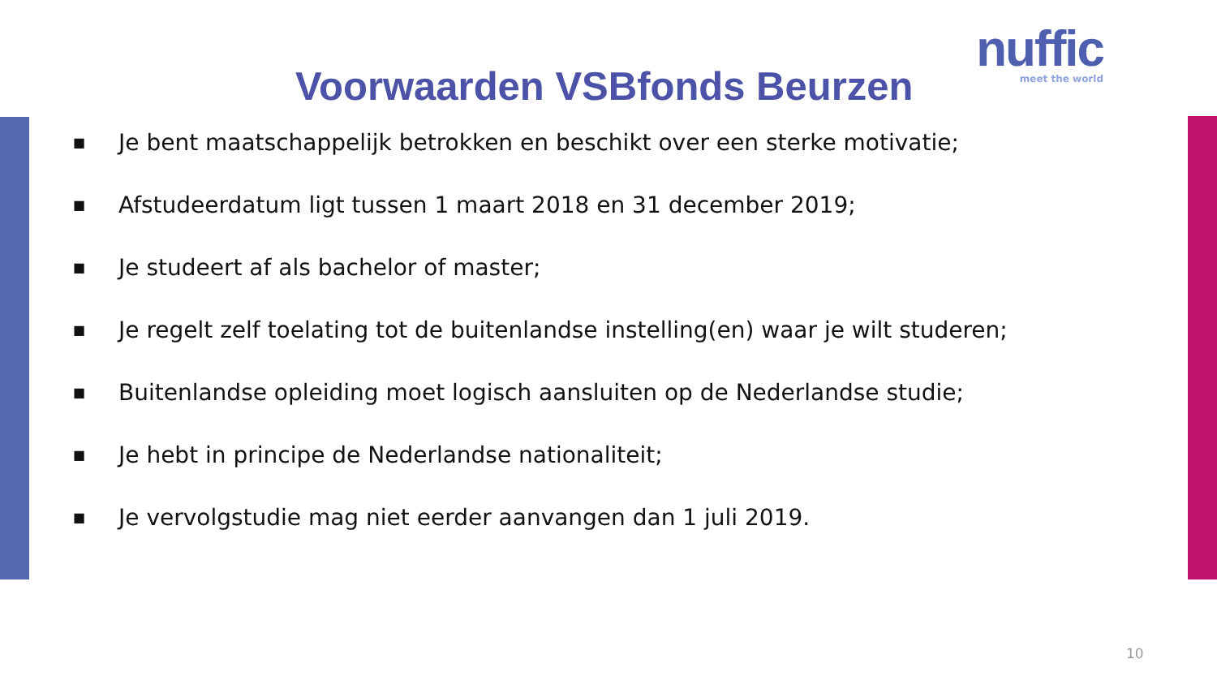nuffic
meet the world
Voorwaarden VSBfonds Beurzen
■ Je bent maatschappelijk betrokken en beschikt over een sterke motivatie;
■ Afstudeerdatum ligt tussen 1 maart 2018 en 31 december 2019;
■ Je studeert af als bachelor of master;
■ Je regelt zelf toelating tot de buitenlandse instelling(en) waar je wilt studeren;
■ Buitenlandse opleiding moet logisch aansluiten op de Nederlandse studie;
■ Je hebt in principe de Nederlandse nationaliteit;
■ Je vervolgstudie mag niet eerder aanvangen dan 1 juli 2019.
10